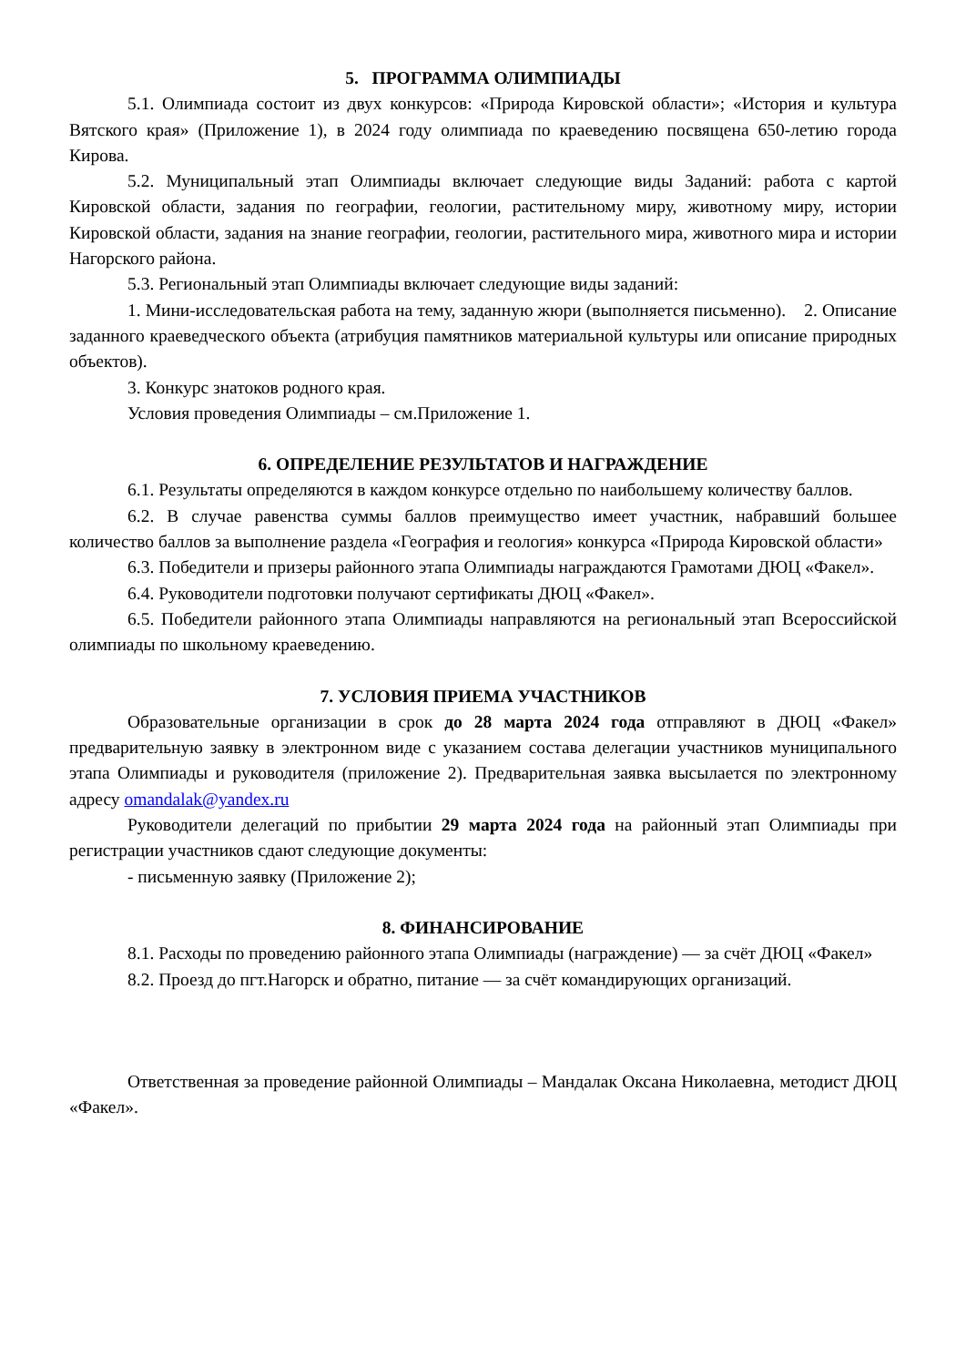5. ПРОГРАММА ОЛИМПИАДЫ
5.1. Олимпиада состоит из двух конкурсов: «Природа Кировской области»; «История и культура Вятского края» (Приложение 1), в 2024 году олимпиада по краеведению посвящена 650-летию города Кирова.
5.2. Муниципальный этап Олимпиады включает следующие виды Заданий: работа с картой Кировской области, задания по географии, геологии, растительному миру, животному миру, истории Кировской области, задания на знание географии, геологии, растительного мира, животного мира и истории Нагорского района.
5.3. Региональный этап Олимпиады включает следующие виды заданий:
1. Мини-исследовательская работа на тему, заданную жюри (выполняется письменно). 2. Описание заданного краеведческого объекта (атрибуция памятников материальной культуры или описание природных объектов).
3. Конкурс знатоков родного края.
Условия проведения Олимпиады – см.Приложение 1.
6. ОПРЕДЕЛЕНИЕ РЕЗУЛЬТАТОВ И НАГРАЖДЕНИЕ
6.1. Результаты определяются в каждом конкурсе отдельно по наибольшему количеству баллов.
6.2. В случае равенства суммы баллов преимущество имеет участник, набравший большее количество баллов за выполнение раздела «География и геология» конкурса «Природа Кировской области»
6.3. Победители и призеры районного этапа Олимпиады награждаются Грамотами ДЮЦ «Факел».
6.4. Руководители подготовки получают сертификаты ДЮЦ «Факел».
6.5. Победители районного этапа Олимпиады направляются на региональный этап Всероссийской олимпиады по школьному краеведению.
7. УСЛОВИЯ ПРИЕМА УЧАСТНИКОВ
Образовательные организации в срок до 28 марта 2024 года отправляют в ДЮЦ «Факел» предварительную заявку в электронном виде с указанием состава делегации участников муниципального этапа Олимпиады и руководителя (приложение 2). Предварительная заявка высылается по электронному адресу omandalak@yandex.ru
Руководители делегаций по прибытии 29 марта 2024 года на районный этап Олимпиады при регистрации участников сдают следующие документы:
- письменную заявку (Приложение 2);
8. ФИНАНСИРОВАНИЕ
8.1. Расходы по проведению районного этапа Олимпиады (награждение) — за счёт ДЮЦ «Факел»
8.2. Проезд до пгт.Нагорск и обратно, питание — за счёт командирующих организаций.
Ответственная за проведение районной Олимпиады – Мандалак Оксана Николаевна, методист ДЮЦ «Факел».